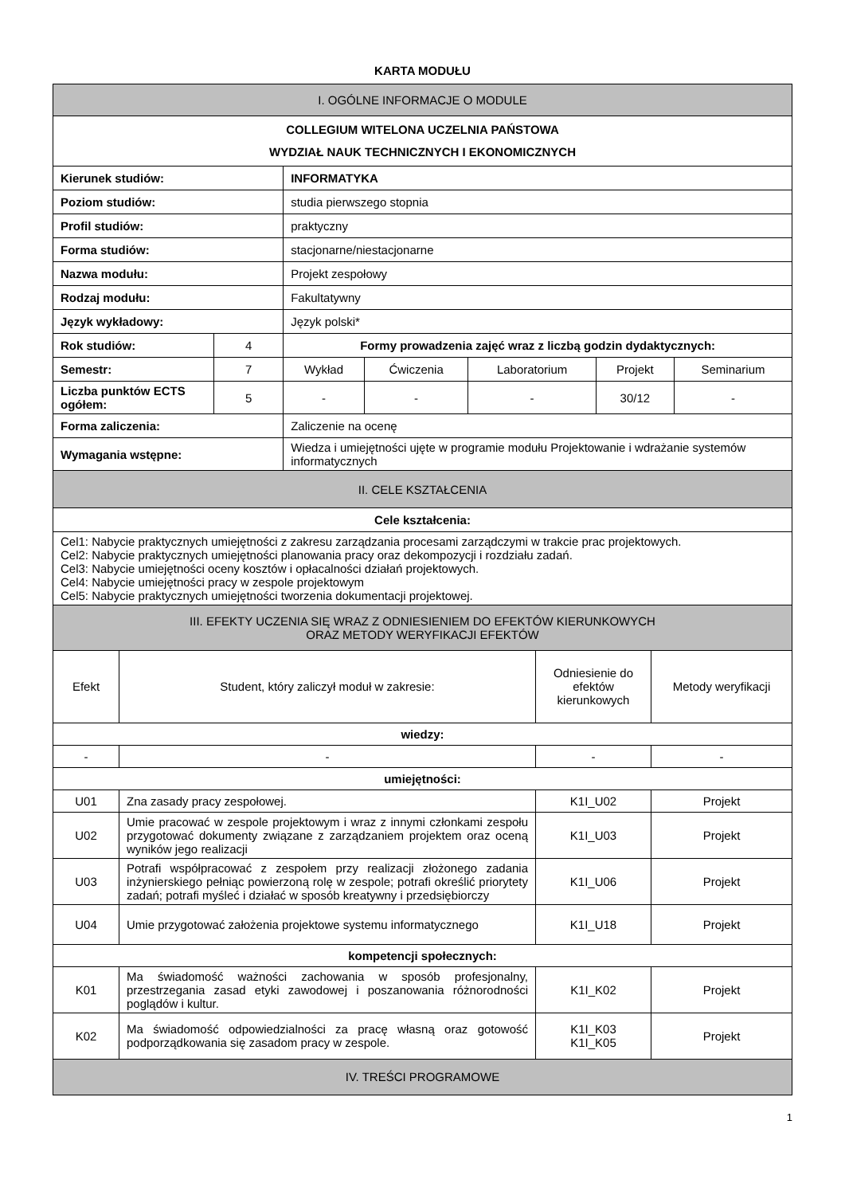KARTA MODUŁU
| I. OGÓLNE INFORMACJE O MODULE | | | | | | |
| COLLEGIUM WITELONA UCZELNIA PAŃSTOWA WYDZIAŁ NAUK TECHNICZNYCH I EKONOMICZNYCH | | | | | | |
| Kierunek studiów: | | INFORMATYKA | | | | |
| Poziom studiów: | | studia pierwszego stopnia | | | | |
| Profil studiów: | | praktyczny | | | | |
| Forma studiów: | | stacjonarne/niestacjonarne | | | | |
| Nazwa modułu: | | Projekt zespołowy | | | | |
| Rodzaj modułu: | | Fakultatywny | | | | |
| Język wykładowy: | | Język polski* | | | | |
| Rok studiów: | 4 | Formy prowadzenia zajęć wraz z liczbą godzin dydaktycznych: | | | | |
| Semestr: | 7 | Wykład | Ćwiczenia | Laboratorium | Projekt | Seminarium |
| Liczba punktów ECTS ogółem: | 5 | - | - | - | 30/12 | - |
| Forma zaliczenia: | | Zaliczenie na ocenę | | | | |
| Wymagania wstępne: | | Wiedza i umiejętności ujęte w programie modułu Projektowanie i wdrażanie systemów informatycznych | | | | |
| II. CELE KSZTAŁCENIA | | | | | | |
| Cele kształcenia: | | | | | | |
| Cel1: Nabycie praktycznych umiejętności z zakresu zarządzania procesami zarządczymi w trakcie prac projektowych. Cel2: Nabycie praktycznych umiejętności planowania pracy oraz dekompozycji i rozdziału zadań. Cel3: Nabycie umiejętności oceny kosztów i opłacalności działań projektowych. Cel4: Nabycie umiejętności pracy w zespole projektowym Cel5: Nabycie praktycznych umiejętności tworzenia dokumentacji projektowej. | | | | | | |
| III. EFEKTY UCZENIA SIĘ WRAZ Z ODNIESIENIEM DO EFEKTÓW KIERUNKOWYCH ORAZ METODY WERYFIKACJI EFEKTÓW | | | | | | |
| Efekt | Student, który zaliczył moduł w zakresie: | Odniesienie do efektów kierunkowych | Metody weryfikacji |
| --- | --- | --- | --- |
| wiedzy: | | | |
| - | - | - | - |
| umiejętności: | | | |
| U01 | Zna zasady pracy zespołowej. | K1I_U02 | Projekt |
| U02 | Umie pracować w zespole projektowym i wraz z innymi członkami zespołu przygotować dokumenty związane z zarządzaniem projektem oraz oceną wyników jego realizacji | K1I_U03 | Projekt |
| U03 | Potrafi współpracować z zespołem przy realizacji złożonego zadania inżynierskiego pełniąc powierzoną rolę w zespole; potrafi określić priorytety zadań; potrafi myśleć i działać w sposób kreatywny i przedsiębiorczy | K1I_U06 | Projekt |
| U04 | Umie przygotować założenia projektowe systemu informatycznego | K1I_U18 | Projekt |
| kompetencji społecznych: | | | |
| K01 | Ma świadomość ważności zachowania w sposób profesjonalny, przestrzegania zasad etyki zawodowej i poszanowania różnorodności poglądów i kultur. | K1I_K02 | Projekt |
| K02 | Ma świadomość odpowiedzialności za pracę własną oraz gotowość podporządkowania się zasadom pracy w zespole. | K1I_K03 K1I_K05 | Projekt |
| IV. TREŚCI PROGRAMOWE | | | |
1